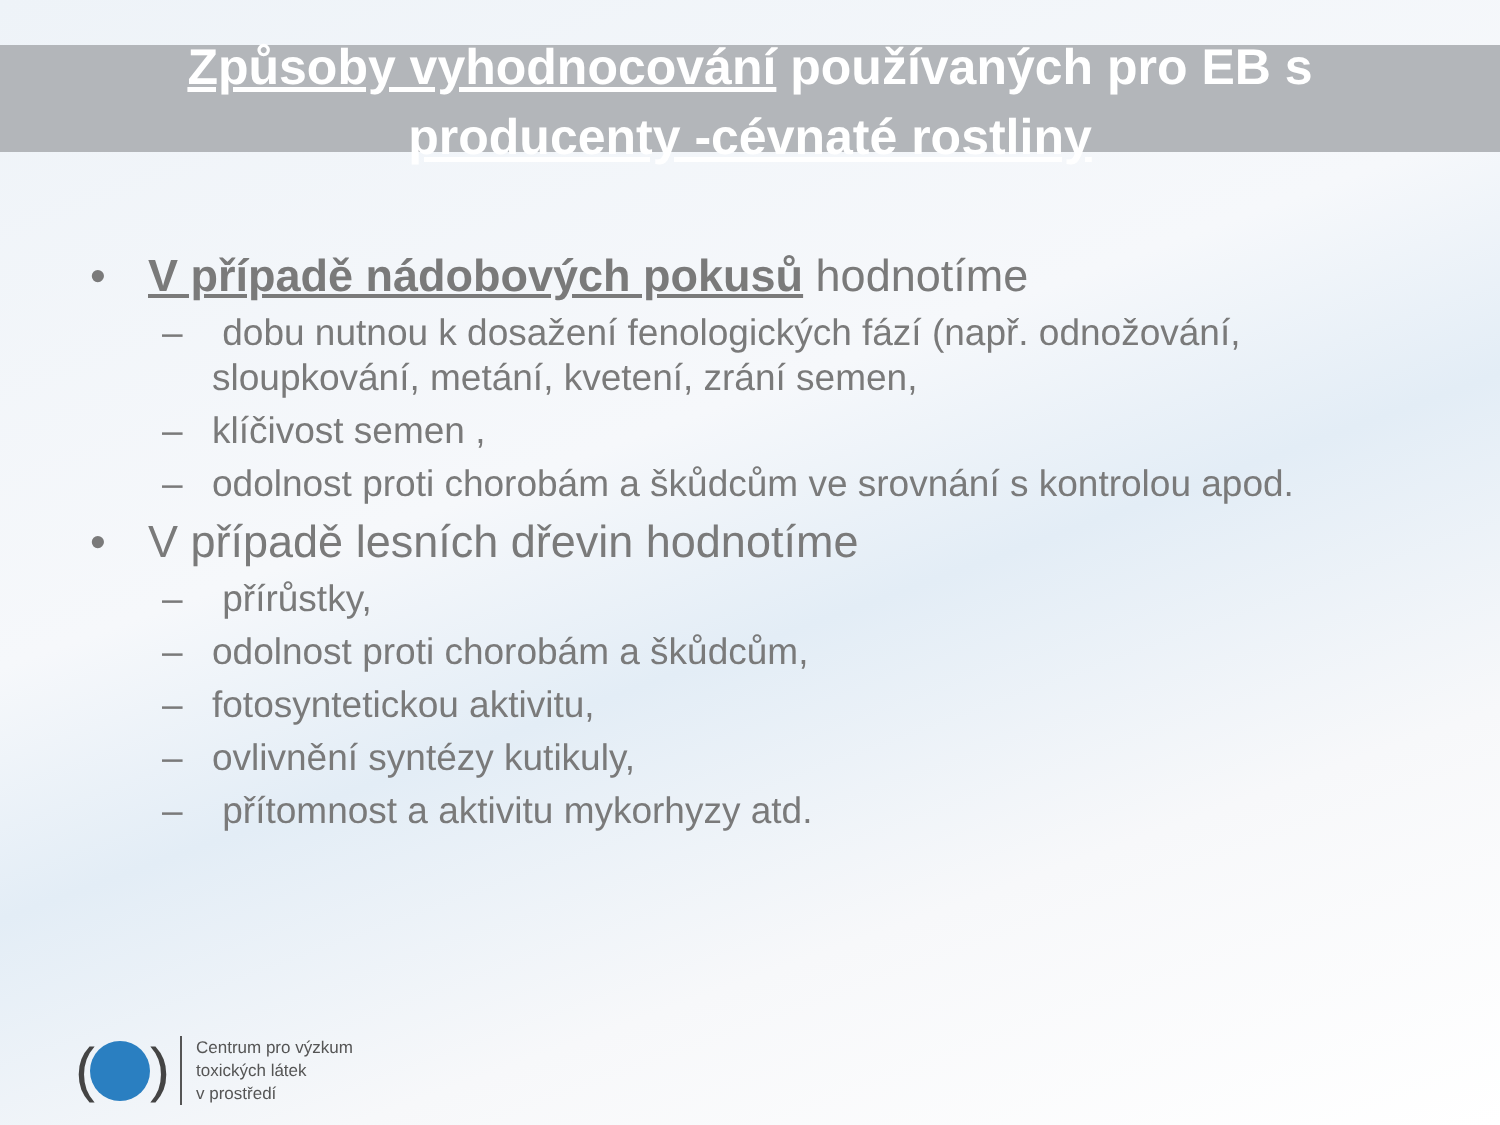Způsoby vyhodnocování používaných pro EB s
producenty -cévnaté rostliny
• V případě nádobových pokusů hodnotíme
– dobu nutnou k dosažení fenologických fází (např. odnožování, sloupkování, metání, kvetení, zrání semen,
– klíčivost semen ,
– odolnost proti chorobám a škůdcům ve srovnání s kontrolou apod.
• V případě lesních dřevin hodnotíme
– přírůstky,
– odolnost proti chorobám a škůdcům,
– fotosyntetickou aktivitu,
– ovlivnění syntézy kutikuly,
– přítomnost a aktivitu mykorhyzy atd.
(
)
Centrum pro výzkum
toxických látek
v prostředí